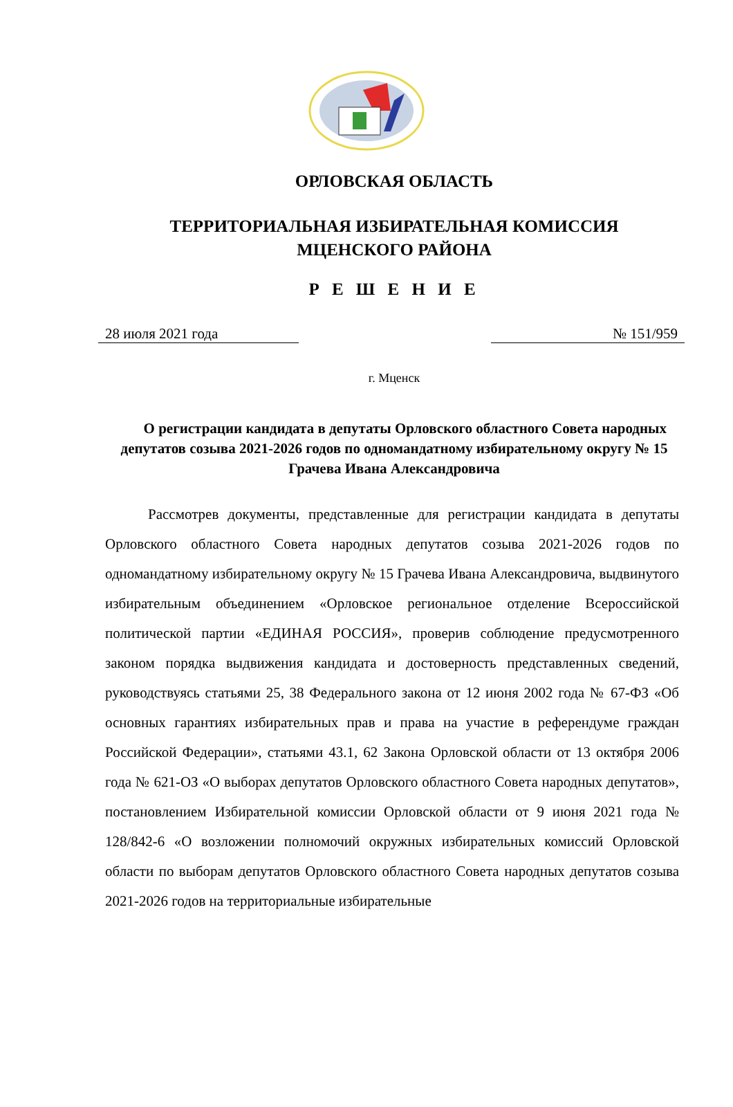ОРЛОВСКАЯ ОБЛАСТЬ
ТЕРРИТОРИАЛЬНАЯ ИЗБИРАТЕЛЬНАЯ КОМИССИЯ
МЦЕНСКОГО РАЙОНА
Р Е Ш Е Н И Е
28 июля 2021 года № 151/959
г. Мценск
О регистрации кандидата в депутаты Орловского областного Совета народных депутатов созыва 2021-2026 годов по одномандатному избирательному округу № 15 Грачева Ивана Александровича
Рассмотрев документы, представленные для регистрации кандидата в депутаты Орловского областного Совета народных депутатов созыва 2021-2026 годов по одномандатному избирательному округу № 15 Грачева Ивана Александровича, выдвинутого избирательным объединением «Орловское региональное отделение Всероссийской политической партии «ЕДИНАЯ РОССИЯ», проверив соблюдение предусмотренного законом порядка выдвижения кандидата и достоверность представленных сведений, руководствуясь статьями 25, 38 Федерального закона от 12 июня 2002 года № 67-ФЗ «Об основных гарантиях избирательных прав и права на участие в референдуме граждан Российской Федерации», статьями 43.1, 62 Закона Орловской области от 13 октября 2006 года № 621-ОЗ «О выборах депутатов Орловского областного Совета народных депутатов», постановлением Избирательной комиссии Орловской области от 9 июня 2021 года № 128/842-6 «О возложении полномочий окружных избирательных комиссий Орловской области по выборам депутатов Орловского областного Совета народных депутатов созыва 2021-2026 годов на территориальные избирательные